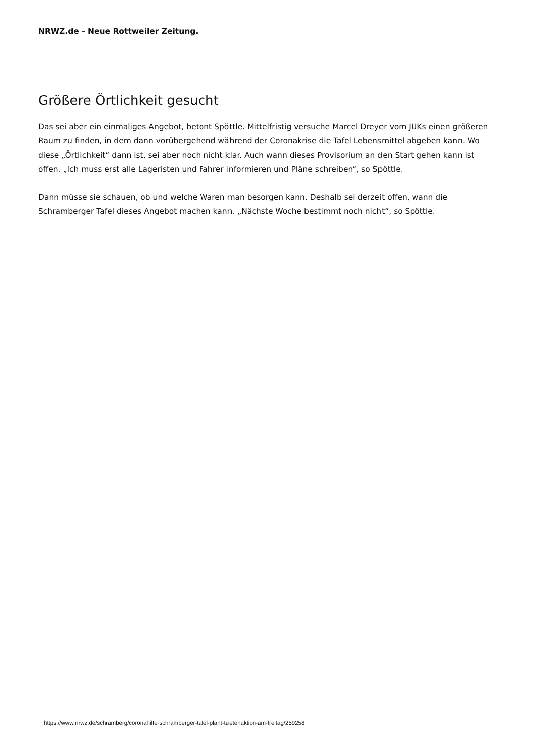NRWZ.de - Neue Rottweiler Zeitung.
Größere Örtlichkeit gesucht
Das sei aber ein einmaliges Angebot, betont Spöttle. Mittelfristig versuche Marcel Dreyer vom JUKs einen größeren Raum zu finden, in dem dann vorübergehend während der Coronakrise die Tafel Lebensmittel abgeben kann. Wo diese „Örtlichkeit“ dann ist, sei aber noch nicht klar. Auch wann dieses Provisorium an den Start gehen kann ist offen. „Ich muss erst alle Lageristen und Fahrer informieren und Pläne schreiben“, so Spöttle.
Dann müsse sie schauen, ob und welche Waren man besorgen kann. Deshalb sei derzeit offen, wann die Schramberger Tafel dieses Angebot machen kann. „Nächste Woche bestimmt noch nicht“, so Spöttle.
https://www.nrwz.de/schramberg/coronahilfe-schramberger-tafel-plant-tuetenaktion-am-freitag/259258